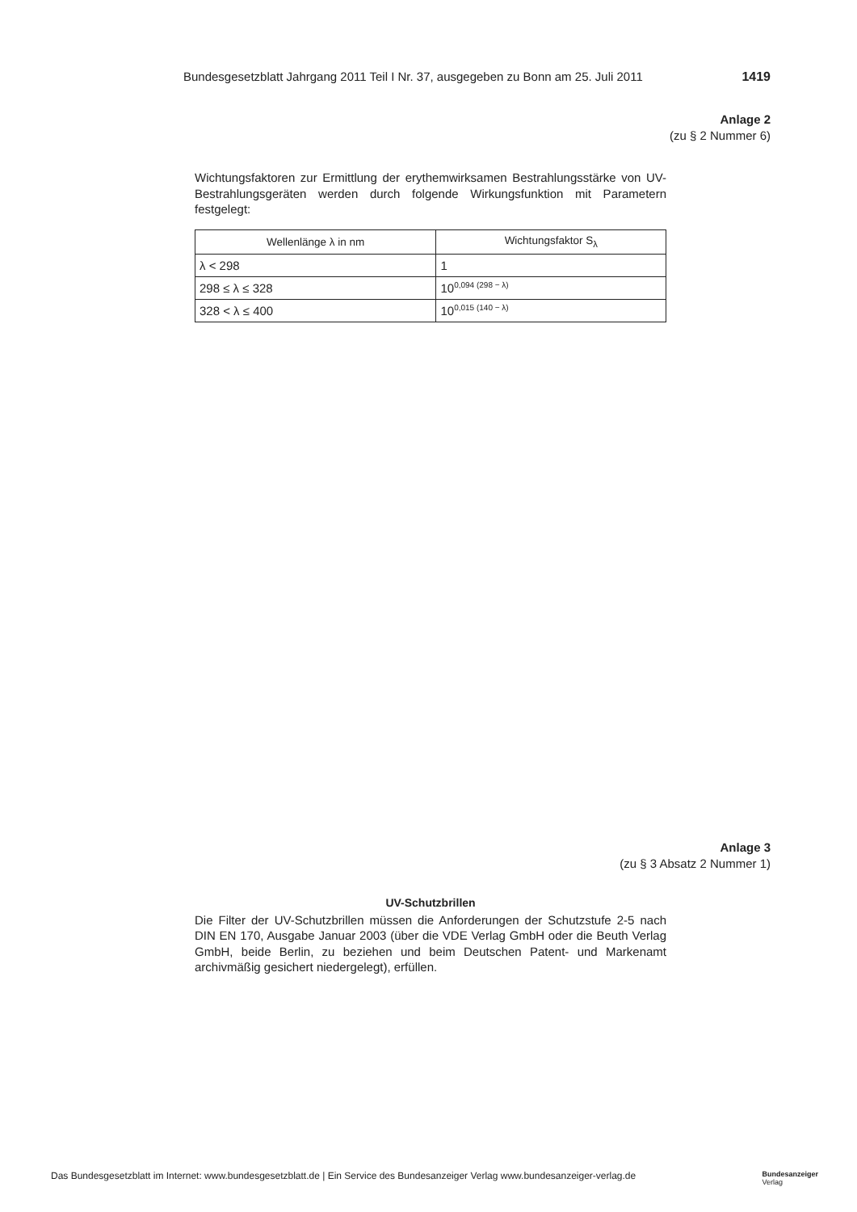Bundesgesetzblatt Jahrgang 2011 Teil I Nr. 37, ausgegeben zu Bonn am 25. Juli 2011 1419
Anlage 2
(zu § 2 Nummer 6)
Wichtungsfaktoren zur Ermittlung der erythemwirksamen Bestrahlungsstärke von UV-Bestrahlungsgeräten werden durch folgende Wirkungsfunktion mit Parametern festgelegt:
| Wellenlänge λ in nm | Wichtungsfaktor S<sub>λ</sub> |
| --- | --- |
| λ < 298 | 1 |
| 298 ≤ λ ≤ 328 | 10<sup>0,094 (298 − λ)</sup> |
| 328 < λ ≤ 400 | 10<sup>0,015 (140 − λ)</sup> |
Anlage 3
(zu § 3 Absatz 2 Nummer 1)
UV-Schutzbrillen
Die Filter der UV-Schutzbrillen müssen die Anforderungen der Schutzstufe 2-5 nach DIN EN 170, Ausgabe Januar 2003 (über die VDE Verlag GmbH oder die Beuth Verlag GmbH, beide Berlin, zu beziehen und beim Deutschen Patent- und Markenamt archivmäßig gesichert niedergelegt), erfüllen.
Das Bundesgesetzblatt im Internet: www.bundesgesetzblatt.de | Ein Service des Bundesanzeiger Verlag www.bundesanzeiger-verlag.de Bundesanzeiger
Verlag